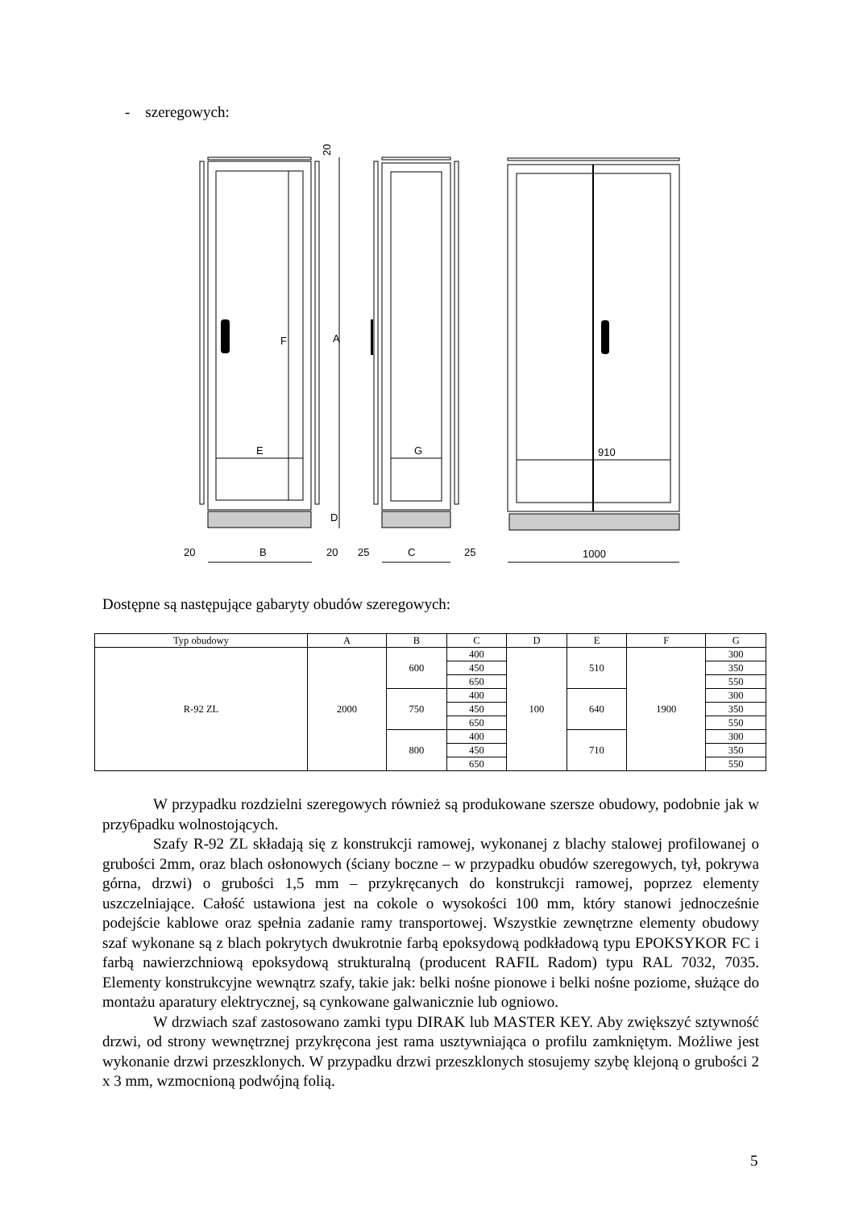- szeregowych:
E
G
910
20
B
20
25
C
25
1000
20
A
F
D
Dostępne są następujące gabaryty obudów szeregowych:
| Typ obudowy | A | B | C | D | E | F | G |
| --- | --- | --- | --- | --- | --- | --- | --- |
| R-92 ZL | 2000 | 600 | 400 | 100 | 510 | 1900 | 300 |
| | | | 450 | | | | 350 |
| | | | 650 | | | | 550 |
| | | 750 | 400 | | 640 | | 300 |
| | | | 450 | | | | 350 |
| | | | 650 | | | | 550 |
| | | 800 | 400 | | 710 | | 300 |
| | | | 450 | | | | 350 |
| | | | 650 | | | | 550 |
W przypadku rozdzielni szeregowych również są produkowane szersze obudowy, podobnie jak w przy6padku wolnostojących.
Szafy R-92 ZL składają się z konstrukcji ramowej, wykonanej z blachy stalowej profilowanej o grubości 2mm, oraz blach osłonowych (ściany boczne – w przypadku obudów szeregowych, tył, pokrywa górna, drzwi) o grubości 1,5 mm – przykręcanych do konstrukcji ramowej, poprzez elementy uszczelniające. Całość ustawiona jest na cokole o wysokości 100 mm, który stanowi jednocześnie podejście kablowe oraz spełnia zadanie ramy transportowej. Wszystkie zewnętrzne elementy obudowy szaf wykonane są z blach pokrytych dwukrotnie farbą epoksydową podkładową typu EPOKSYKOR FC i farbą nawierzchniową epoksydową strukturalną (producent RAFIL Radom) typu RAL 7032, 7035. Elementy konstrukcyjne wewnątrz szafy, takie jak: belki nośne pionowe i belki nośne poziome, służące do montażu aparatury elektrycznej, są cynkowane galwanicznie lub ogniowo.
W drzwiach szaf zastosowano zamki typu DIRAK lub MASTER KEY. Aby zwiększyć sztywność drzwi, od strony wewnętrznej przykręcona jest rama usztywniająca o profilu zamkniętym. Możliwe jest wykonanie drzwi przeszklonych. W przypadku drzwi przeszklonych stosujemy szybę klejoną o grubości 2 x 3 mm, wzmocnioną podwójną folią.
5